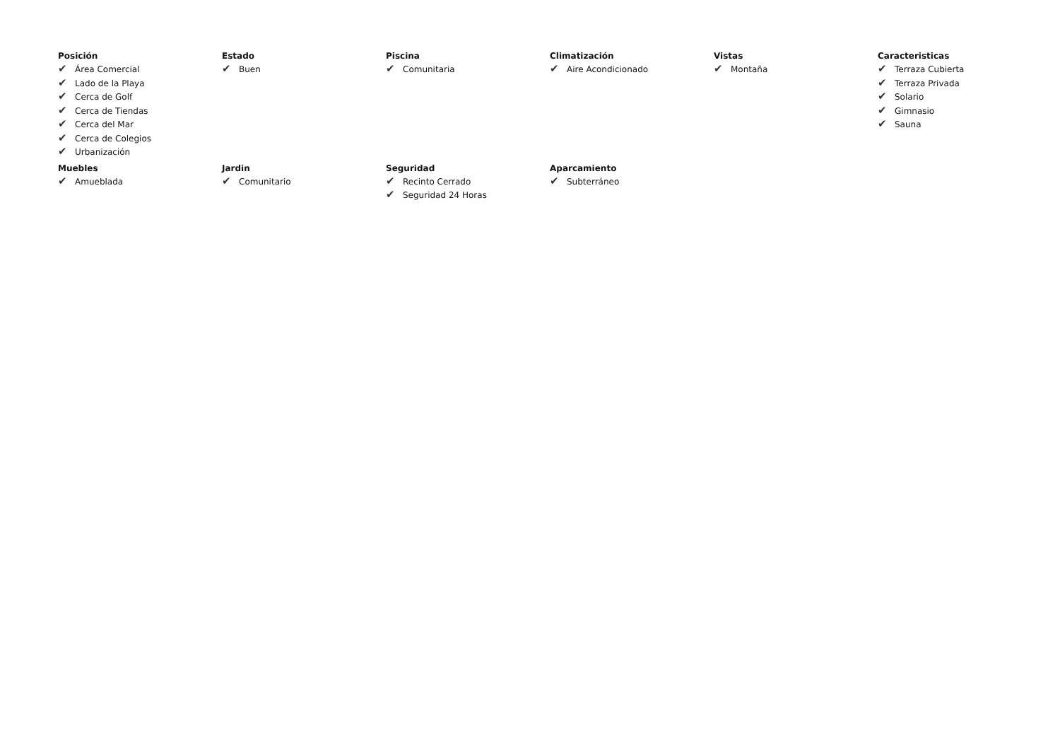Posición
✔ Área Comercial
✔ Lado de la Playa
✔ Cerca de Golf
✔ Cerca de Tiendas
✔ Cerca del Mar
✔ Cerca de Colegios
✔ Urbanización
Estado
✔ Buen
Piscina
✔ Comunitaria
Climatización
✔ Aire Acondicionado
Vistas
✔ Montaña
Caracteristicas
✔ Terraza Cubierta
✔ Terraza Privada
✔ Solario
✔ Gimnasio
✔ Sauna
Muebles
✔ Amueblada
Jardin
✔ Comunitario
Seguridad
✔ Recinto Cerrado
✔ Seguridad 24 Horas
Aparcamiento
✔ Subterráneo